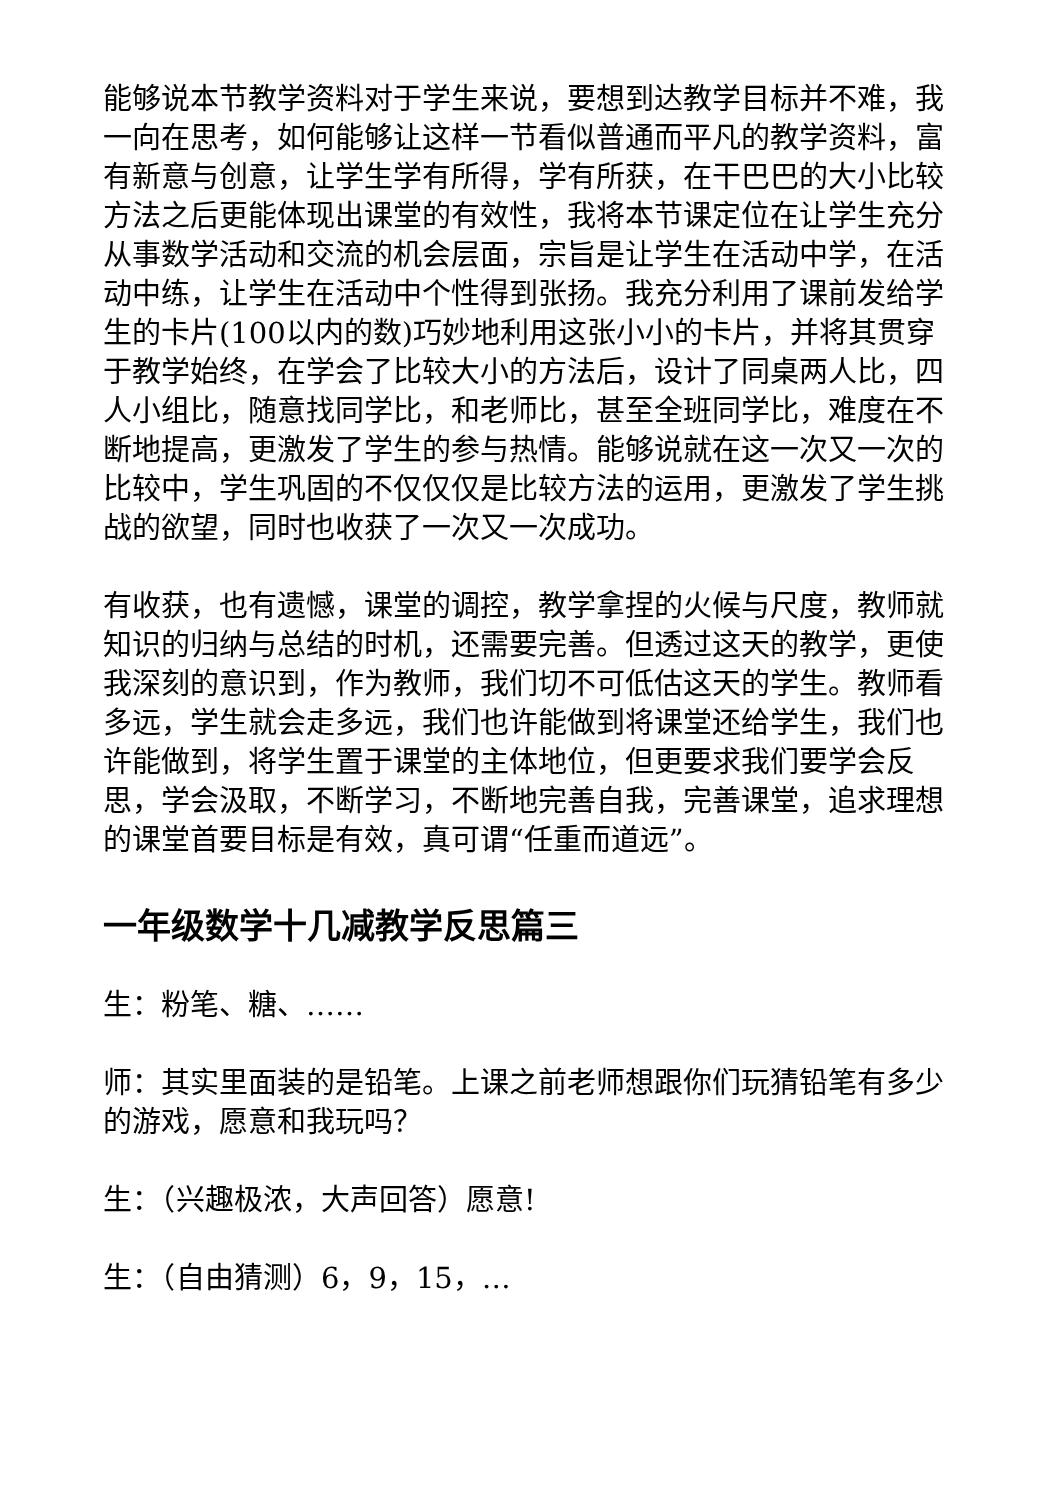能够说本节教学资料对于学生来说，要想到达教学目标并不难，我一向在思考，如何能够让这样一节看似普通而平凡的教学资料，富有新意与创意，让学生学有所得，学有所获，在干巴巴的大小比较方法之后更能体现出课堂的有效性，我将本节课定位在让学生充分从事数学活动和交流的机会层面，宗旨是让学生在活动中学，在活动中练，让学生在活动中个性得到张扬。我充分利用了课前发给学生的卡片(100以内的数)巧妙地利用这张小小的卡片，并将其贯穿于教学始终，在学会了比较大小的方法后，设计了同桌两人比，四人小组比，随意找同学比，和老师比，甚至全班同学比，难度在不断地提高，更激发了学生的参与热情。能够说就在这一次又一次的比较中，学生巩固的不仅仅仅是比较方法的运用，更激发了学生挑战的欲望，同时也收获了一次又一次成功。
有收获，也有遗憾，课堂的调控，教学拿捏的火候与尺度，教师就知识的归纳与总结的时机，还需要完善。但透过这天的教学，更使我深刻的意识到，作为教师，我们切不可低估这天的学生。教师看多远，学生就会走多远，我们也许能做到将课堂还给学生，我们也许能做到，将学生置于课堂的主体地位，但更要求我们要学会反思，学会汲取，不断学习，不断地完善自我，完善课堂，追求理想的课堂首要目标是有效，真可谓“任重而道远”。
一年级数学十几减教学反思篇三
生：粉笔、糖、……
师：其实里面装的是铅笔。上课之前老师想跟你们玩猜铅笔有多少的游戏，愿意和我玩吗？
生：（兴趣极浓，大声回答）愿意!
生：（自由猜测）6，9，15，…